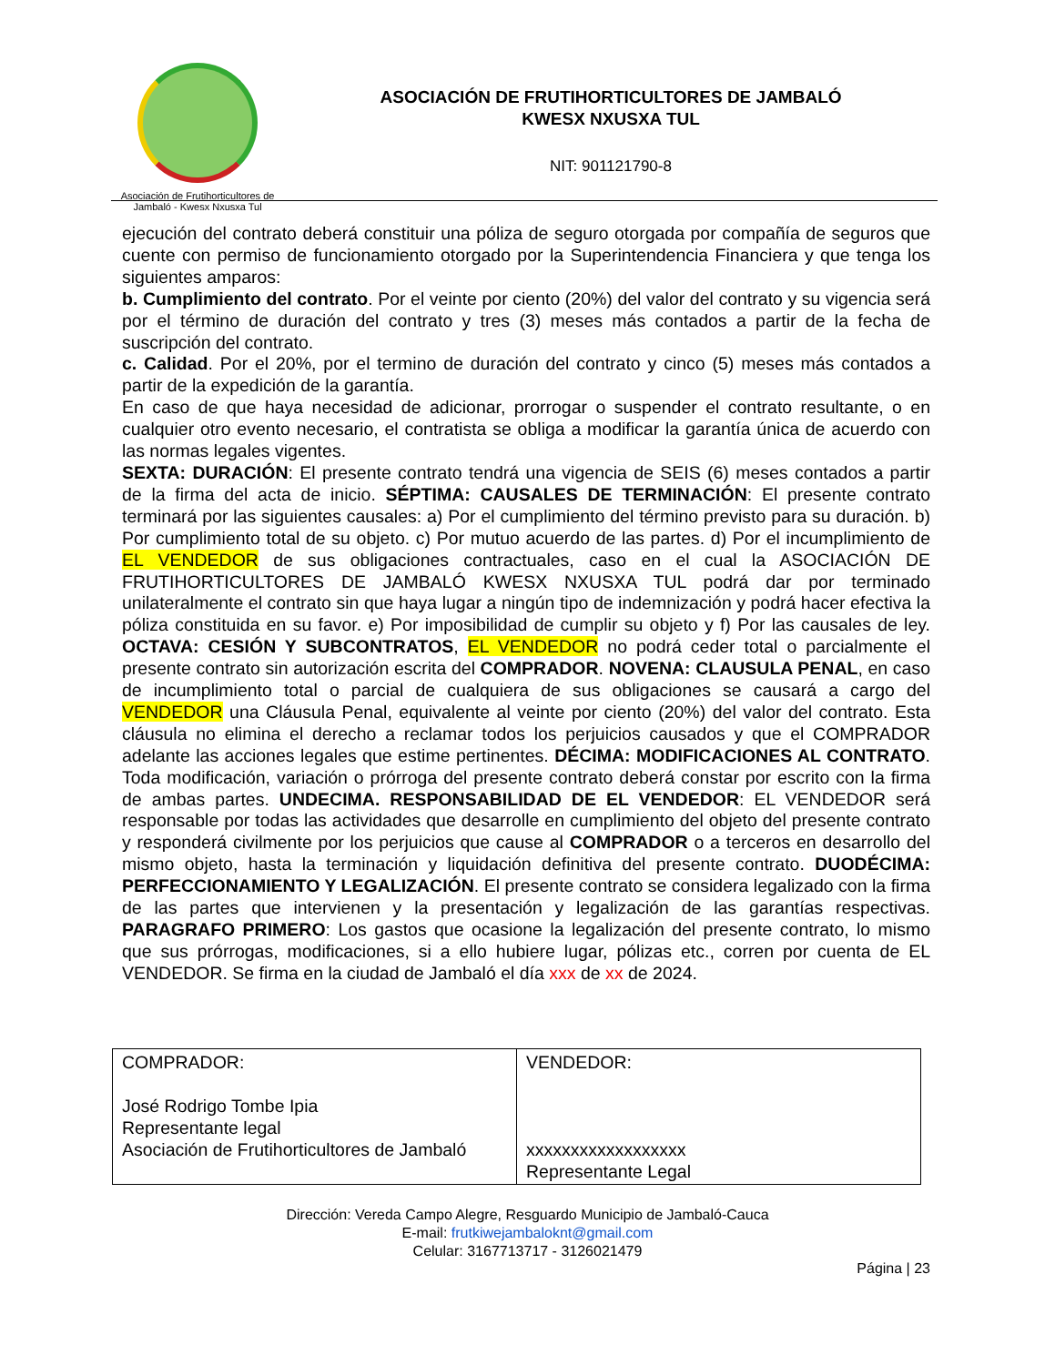Asociación de Frutihorticultores de
Jambaló - Kwesx Nxusxa Tul
ASOCIACIÓN DE FRUTIHORTICULTORES DE JAMBALÓ
KWESX NXUSXA TUL
NIT: 901121790-8
ejecución del contrato deberá constituir una póliza de seguro otorgada por compañía de seguros que cuente con permiso de funcionamiento otorgado por la Superintendencia Financiera y que tenga los siguientes amparos:
b. Cumplimiento del contrato. Por el veinte por ciento (20%) del valor del contrato y su vigencia será por el término de duración del contrato y tres (3) meses más contados a partir de la fecha de suscripción del contrato.
c. Calidad. Por el 20%, por el termino de duración del contrato y cinco (5) meses más contados a partir de la expedición de la garantía.
En caso de que haya necesidad de adicionar, prorrogar o suspender el contrato resultante, o en cualquier otro evento necesario, el contratista se obliga a modificar la garantía única de acuerdo con las normas legales vigentes.
SEXTA: DURACIÓN: El presente contrato tendrá una vigencia de SEIS (6) meses contados a partir de la firma del acta de inicio. SÉPTIMA: CAUSALES DE TERMINACIÓN: El presente contrato terminará por las siguientes causales: a) Por el cumplimiento del término previsto para su duración. b) Por cumplimiento total de su objeto. c) Por mutuo acuerdo de las partes. d) Por el incumplimiento de EL VENDEDOR de sus obligaciones contractuales, caso en el cual la ASOCIACIÓN DE FRUTIHORTICULTORES DE JAMBALÓ KWESX NXUSXA TUL podrá dar por terminado unilateralmente el contrato sin que haya lugar a ningún tipo de indemnización y podrá hacer efectiva la póliza constituida en su favor. e) Por imposibilidad de cumplir su objeto y f) Por las causales de ley. OCTAVA: CESIÓN Y SUBCONTRATOS, EL VENDEDOR no podrá ceder total o parcialmente el presente contrato sin autorización escrita del COMPRADOR. NOVENA: CLAUSULA PENAL, en caso de incumplimiento total o parcial de cualquiera de sus obligaciones se causará a cargo del VENDEDOR una Cláusula Penal, equivalente al veinte por ciento (20%) del valor del contrato. Esta cláusula no elimina el derecho a reclamar todos los perjuicios causados y que el COMPRADOR adelante las acciones legales que estime pertinentes. DÉCIMA: MODIFICACIONES AL CONTRATO. Toda modificación, variación o prórroga del presente contrato deberá constar por escrito con la firma de ambas partes. UNDECIMA. RESPONSABILIDAD DE EL VENDEDOR: EL VENDEDOR será responsable por todas las actividades que desarrolle en cumplimiento del objeto del presente contrato y responderá civilmente por los perjuicios que cause al COMPRADOR o a terceros en desarrollo del mismo objeto, hasta la terminación y liquidación definitiva del presente contrato. DUODÉCIMA: PERFECCIONAMIENTO Y LEGALIZACIÓN. El presente contrato se considera legalizado con la firma de las partes que intervienen y la presentación y legalización de las garantías respectivas. PARAGRAFO PRIMERO: Los gastos que ocasione la legalización del presente contrato, lo mismo que sus prórrogas, modificaciones, si a ello hubiere lugar, pólizas etc., corren por cuenta de EL VENDEDOR. Se firma en la ciudad de Jambaló el día xxx de xx de 2024.
| COMPRADOR: José Rodrigo Tombe Ipia Representante legal Asociación de Frutihorticultores de Jambaló | VENDEDOR: xxxxxxxxxxxxxxxxxx Representante Legal |
Dirección: Vereda Campo Alegre, Resguardo Municipio de Jambaló-Cauca
E-mail: frutkiwejambalokn​t@gmail.com
Celular: 3167713717 - 3126021479
Página | 23